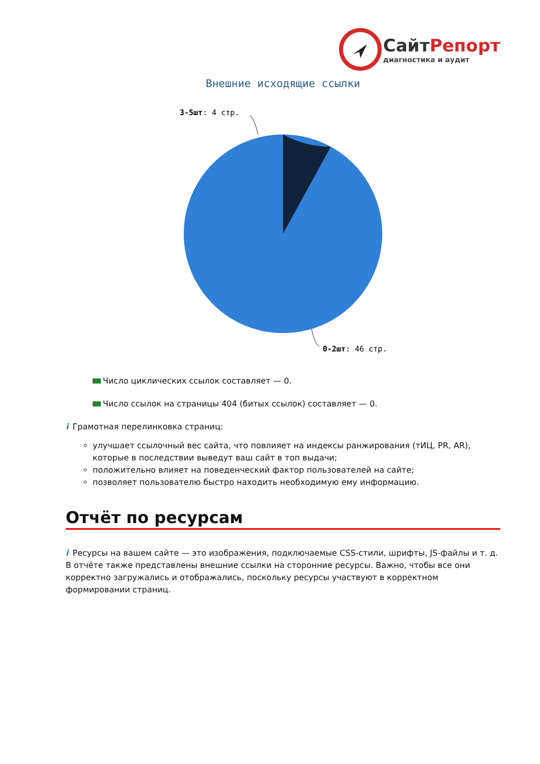СайтРепорт
диагностика и аудит
Внешние исходящие ссылки
3-5шт: 4 стр.
0-2шт: 46 стр.
Число циклических ссылок составляет — 0.
Число ссылок на страницы 404 (битых ссылок) составляет — 0.
i Грамотная перелинковка страниц:
улучшает ссылочный вес сайта, что повлияет на индексы ранжирования (тИЦ, PR, AR), которые в последствии выведут ваш сайт в топ выдачи;
положительно влияет на поведенческий фактор пользователей на сайте;
позволяет пользователю быстро находить необходимую ему информацию.
Отчёт по ресурсам
i Ресурсы на вашем сайте — это изображения, подключаемые CSS-стили, шрифты, JS-файлы и т. д. В отчёте также представлены внешние ссылки на сторонние ресурсы. Важно, чтобы все они корректно загружались и отображались, поскольку ресурсы участвуют в корректном формировании страниц.